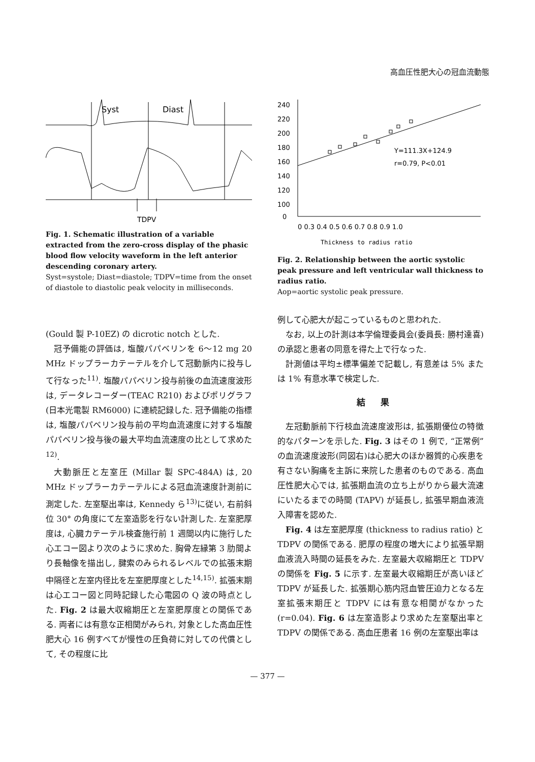高血圧性肥大心の冠血流動態
Syst
Diast
TDPV
Fig. 1. Schematic illustration of a variable extracted from the zero-cross display of the phasic blood flow velocity waveform in the left anterior descending coronary artery.
Syst=systole; Diast=diastole; TDPV=time from the onset of diastole to diastolic peak velocity in milliseconds.
240
220
200
180
160
140
120
100
0
0 0.3 0.4 0.5 0.6 0.7 0.8 0.9 1.0
Y=111.3X+124.9
r=0.79, P<0.01
Thickness to radius ratio
Fig. 2. Relationship between the aortic systolic peak pressure and left ventricular wall thickness to radius ratio.
Aop=aortic systolic peak pressure.
(Gould 製 P-10EZ) の dicrotic notch とした.
冠予備能の評価は, 塩酸パパベリンを 6～12 mg 20 MHz ドップラーカテーテルを介して冠動脈内に投与して行なった<sup>11)</sup>. 塩酸パパベリン投与前後の血流速度波形は, データレコーダー(TEAC R210) およびポリグラフ(日本光電製 RM6000) に連続記録した. 冠予備能の指標は, 塩酸パパベリン投与前の平均血流速度に対する塩酸パパベリン投与後の最大平均血流速度の比として求めた<sup>12)</sup>.
大動脈圧と左室圧 (Millar 製 SPC-484A) は, 20 MHz ドップラーカテーテルによる冠血流速度計測前に測定した. 左室駆出率は, Kennedy ら<sup>13)</sup>に従い, 右前斜位 30° の角度にて左室造影を行ない計測した. 左室肥厚度は, 心臓カテーテル検査施行前 1 週間以内に施行した心エコー図より次のように求めた. 胸骨左縁第 3 肋間より長軸像を描出し, 腱索のみられるレベルでの拡張末期中隔径と左室内径比を左室肥厚度とした<sup>14,15)</sup>. 拡張末期は心エコー図と同時記録した心電図の Q 波の時点とした. Fig. 2 は最大収縮期圧と左室肥厚度との関係である. 両者には有意な正相関がみられ, 対象とした高血圧性肥大心 16 例すべてが慢性の圧負荷に対しての代償として, その程度に比
例して心肥大が起こっているものと思われた.
なお, 以上の計測は本学倫理委員会(委員長: 勝村達喜)の承認と患者の同意を得た上で行なった.
計測値は平均±標準偏差で記載し, 有意差は 5% または 1% 有意水準で検定した.
結果
左冠動脈前下行枝血流速度波形は, 拡張期優位の特徴的なパターンを示した. Fig. 3 はその 1 例で, “正常例” の血流速度波形(同図右)は心肥大のほか器質的心疾患を有さない胸痛を主訴に来院した患者のものである. 高血圧性肥大心では, 拡張期血流の立ち上がりから最大流速にいたるまでの時間 (TAPV) が延長し, 拡張早期血液流入障害を認めた.
Fig. 4 は左室肥厚度 (thickness to radius ratio) と TDPV の関係である. 肥厚の程度の増大により拡張早期血液流入時間の延長をみた. 左室最大収縮期圧と TDPV の関係を Fig. 5 に示す. 左室最大収縮期圧が高いほど TDPV が延長した. 拡張期心筋内冠血管圧迫力となる左室拡張末期圧と TDPV には有意な相関がなかった (r=0.04). Fig. 6 は左室造影より求めた左室駆出率と TDPV の関係である. 高血圧患者 16 例の左室駆出率は
— 377 —